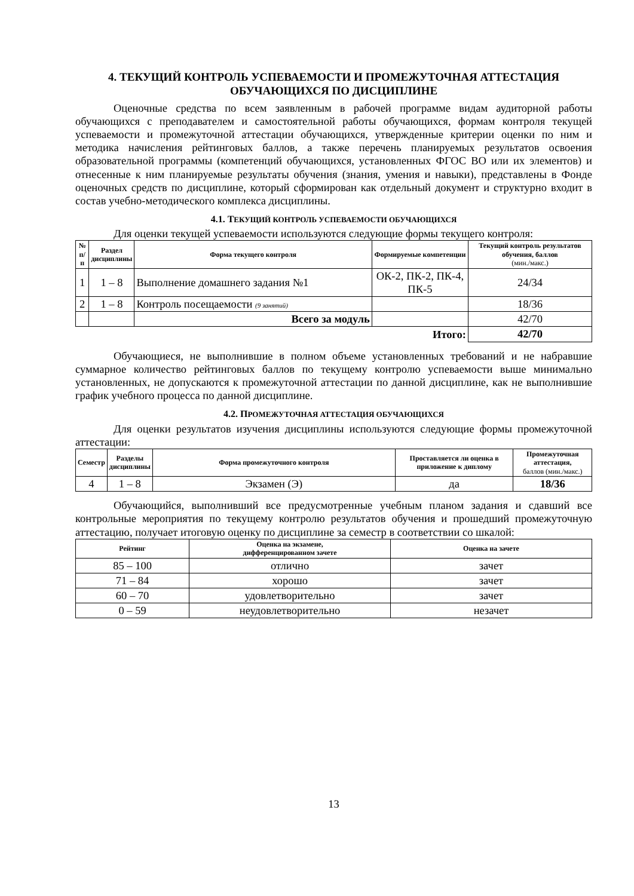4. ТЕКУЩИЙ КОНТРОЛЬ УСПЕВАЕМОСТИ И ПРОМЕЖУТОЧНАЯ АТТЕСТАЦИЯ ОБУЧАЮЩИХСЯ ПО ДИСЦИПЛИНЕ
Оценочные средства по всем заявленным в рабочей программе видам аудиторной работы обучающихся с преподавателем и самостоятельной работы обучающихся, формам контроля текущей успеваемости и промежуточной аттестации обучающихся, утвержденные критерии оценки по ним и методика начисления рейтинговых баллов, а также перечень планируемых результатов освоения образовательной программы (компетенций обучающихся, установленных ФГОС ВО или их элементов) и отнесенные к ним планируемые результаты обучения (знания, умения и навыки), представлены в Фонде оценочных средств по дисциплине, который сформирован как отдельный документ и структурно входит в состав учебно-методического комплекса дисциплины.
4.1. ТЕКУЩИЙ КОНТРОЛЬ УСПЕВАЕМОСТИ ОБУЧАЮЩИХСЯ
Для оценки текущей успеваемости используются следующие формы текущего контроля:
| № п/п | Раздел дисциплины | Форма текущего контроля | Формируемые компетенции | Текущий контроль результатов обучения, баллов (мин./макс.) |
| --- | --- | --- | --- | --- |
| 1 | 1 – 8 | Выполнение домашнего задания №1 | ОК-2, ПК-2, ПК-4, ПК-5 | 24/34 |
| 2 | 1 – 8 | Контроль посещаемости (9 занятий) | | 18/36 |
| | | Всего за модуль | | 42/70 |
| Итого: | | | | 42/70 |
Обучающиеся, не выполнившие в полном объеме установленных требований и не набравшие суммарное количество рейтинговых баллов по текущему контролю успеваемости выше минимально установленных, не допускаются к промежуточной аттестации по данной дисциплине, как не выполнившие график учебного процесса по данной дисциплине.
4.2. ПРОМЕЖУТОЧНАЯ АТТЕСТАЦИЯ ОБУЧАЮЩИХСЯ
Для оценки результатов изучения дисциплины используются следующие формы промежуточной аттестации:
| Семестр | Разделы дисциплины | Формa промежуточного контроля | Проставляется ли оценка в приложение к диплому | Промежуточная аттестация, баллов (мин./макс.) |
| --- | --- | --- | --- | --- |
| 4 | 1 – 8 | Экзамен (Э) | да | 18/36 |
Обучающийся, выполнивший все предусмотренные учебным планом задания и сдавший все контрольные мероприятия по текущему контролю результатов обучения и прошедший промежуточную аттестацию, получает итоговую оценку по дисциплине за семестр в соответствии со шкалой:
| Рейтинг | Оценка на экзамене, дифференцированном зачете | Оценка на зачете |
| --- | --- | --- |
| 85 – 100 | отлично | зачет |
| 71 – 84 | хорошо | зачет |
| 60 – 70 | удовлетворительно | зачет |
| 0 – 59 | неудовлетворительно | незачет |
13